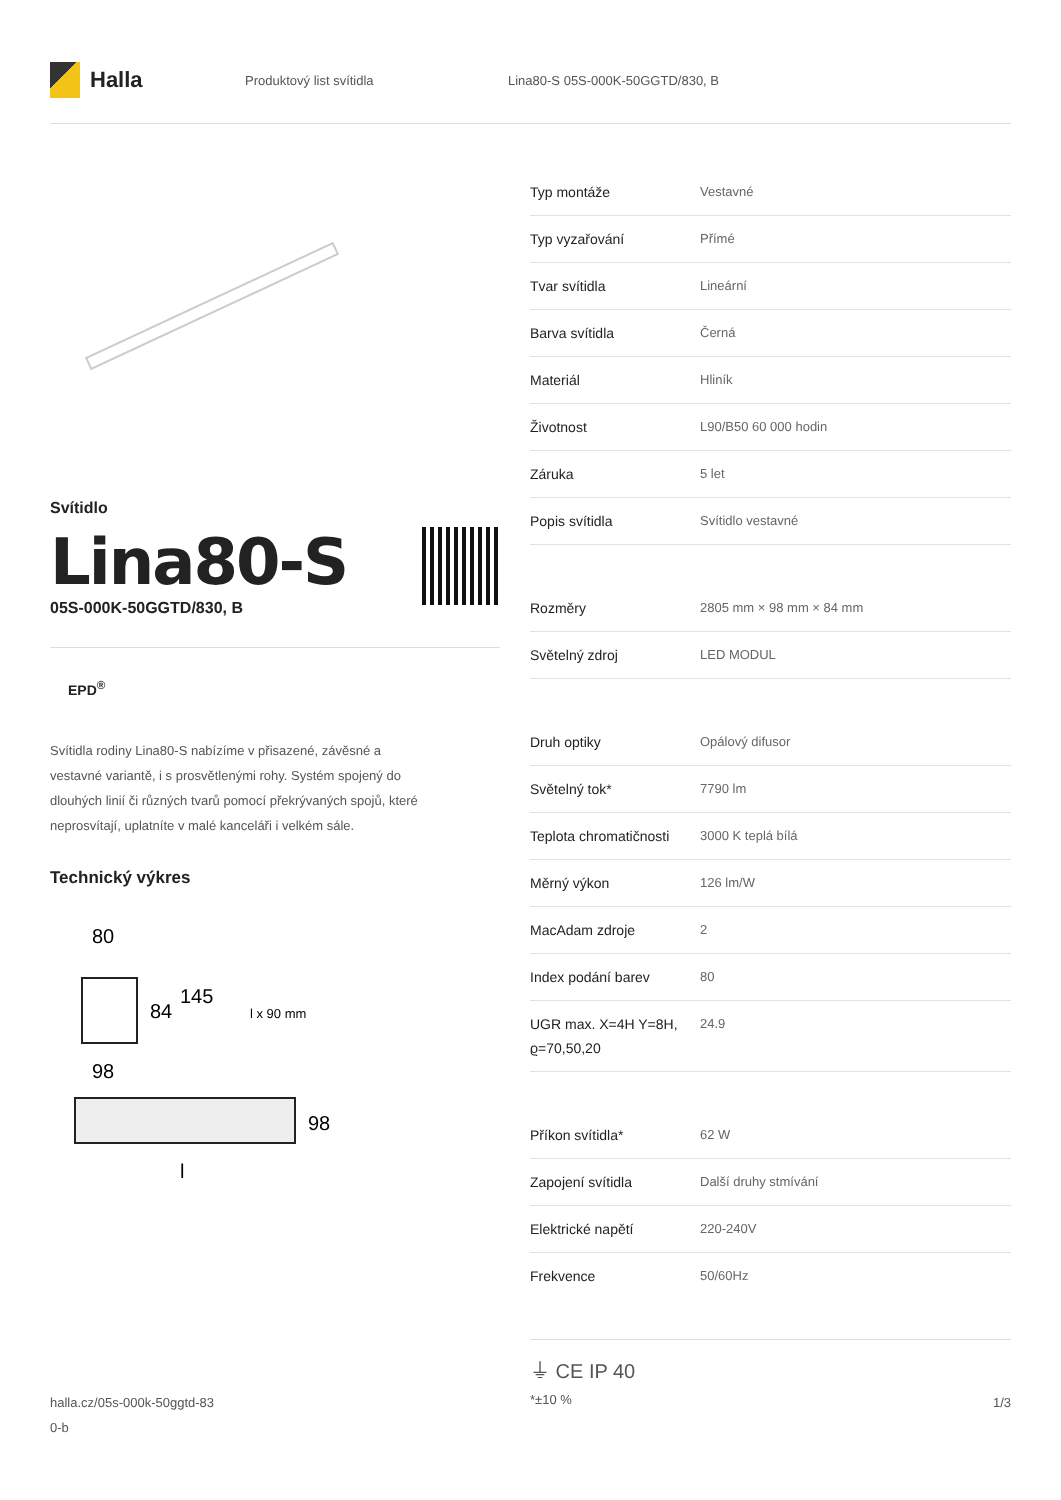Halla
Produktový list svítidla
Lina80-S 05S-000K-50GGTD/830, B
Svítidlo
Lina80-S
05S-000K-50GGTD/830, B
EPD<sup>®</sup>
Svítidla rodiny Lina80-S nabízíme v přisazené, závěsné a vestavné variantě, i s prosvětlenými rohy. Systém spojený do dlouhých linií či různých tvarů pomocí překrývaných spojů, které neprosvítají, uplatníte v malé kanceláři i velkém sále.
Technický výkres
80
84
145
l x 90 mm
98
98
l
| Typ montáže | Vestavné |
| Typ vyzařování | Přímé |
| Tvar svítidla | Lineární |
| Barva svítidla | Černá |
| Materiál | Hliník |
| Životnost | L90/B50 60 000 hodin |
| Záruka | 5 let |
| Popis svítidla | Svítidlo vestavné |
| Rozměry | 2805 mm × 98 mm × 84 mm |
| Světelný zdroj | LED MODUL |
| Druh optiky | Opálový difusor |
| Světelný tok* | 7790 lm |
| Teplota chromatičnosti | 3000 K teplá bílá |
| Měrný výkon | 126 lm/W |
| MacAdam zdroje | 2 |
| Index podání barev | 80 |
| UGR max. X=4H Y=8H, ϱ=70,50,20 | 24.9 |
| Příkon svítidla* | 62 W |
| Zapojení svítidla | Další druhy stmívání |
| Elektrické napětí | 220-240V |
| Frekvence | 50/60Hz |
⏚ CE IP 40
*±10 %
halla.cz/05s-000k-50ggtd-83
0-b
1/3